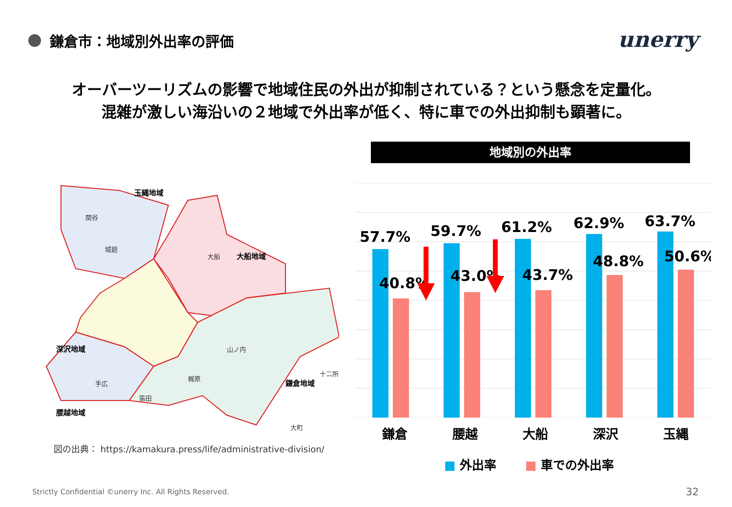鎌倉市：地域別外出率の評価 unerry
オーバーツーリズムの影響で地域住民の外出が抑制されている？という懸念を定量化。
混雑が激しい海沿いの２地域で外出率が低く、特に車での外出抑制も顕著に。
玉縄地域
大船地域
深沢地域
腰越地域
鎌倉地域
関谷
城廻
大船
山ノ内
梶原
手広
笛田
十二所
大町
図の出典： https://kamakura.press/life/administrative-division/
地域別の外出率
57.7%
59.7%
61.2%
62.9%
63.7%
40.8%
43.0%
43.7%
48.8%
50.6%
鎌倉 腰越 大船 深沢 玉縄
■ 外出率 ■ 車での外出率
Strictly Confidential ©unerry Inc. All Rights Reserved.
32